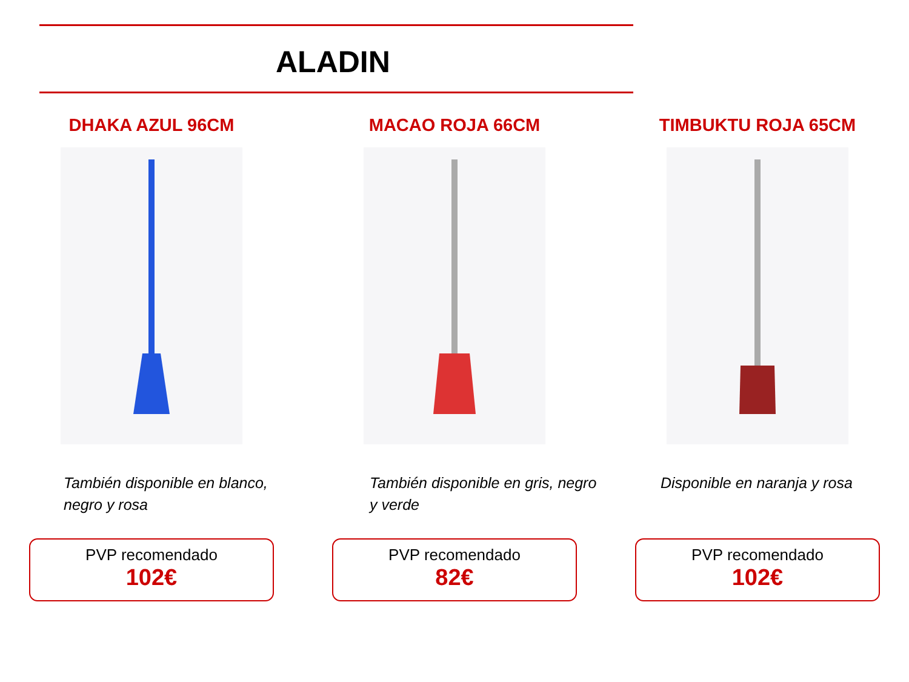ALADIN
DHAKA AZUL 96CM
También disponible en blanco, negro y rosa
PVP recomendado
102€
MACAO ROJA 66CM
También disponible en gris, negro y verde
PVP recomendado
82€
TIMBUKTU ROJA 65CM
Disponible en naranja y rosa
PVP recomendado
102€